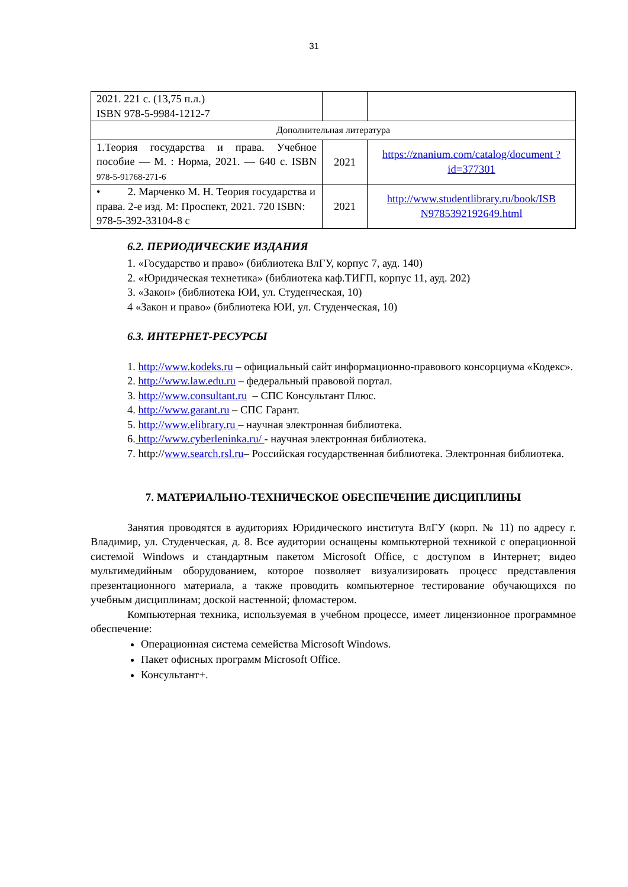31
| 2021. 221 с. (13,75 п.л.) ISBN 978-5-9984-1212-7 | | |
| Дополнительная литература | | |
| 1.Теория государства и права. Учебное пособие — М. : Норма, 2021. — 640 с. ISBN 978-5-91768-271-6 | 2021 | https://znanium.com/catalog/document ?id=377301 |
| • 2. Марченко М. Н. Теория государства и права. 2-е изд. М: Проспект, 2021. 720 ISBN: 978-5-392-33104-8 с | 2021 | http://www.studentlibrary.ru/book/ISB N9785392192649.html |
6.2. ПЕРИОДИЧЕСКИЕ ИЗДАНИЯ
1. «Государство и право» (библиотека ВлГУ, корпус 7, ауд. 140)
2. «Юридическая технетика» (библиотека каф.ТИГП, корпус 11, ауд. 202)
3. «Закон» (библиотека ЮИ, ул. Студенческая, 10)
4 «Закон и право» (библиотека ЮИ, ул. Студенческая, 10)
6.3. ИНТЕРНЕТ-РЕСУРСЫ
1. http://www.kodeks.ru – официальный сайт информационно-правового консорциума «Кодекс».
2. http://www.law.edu.ru – федеральный правовой портал.
3. http://www.consultant.ru – СПС Консультант Плюс.
4. http://www.garant.ru – СПС Гарант.
5. http://www.elibrary.ru – научная электронная библиотека.
6. http://www.cyberleninka.ru/ - научная электронная библиотека.
7. http://www.search.rsl.ru– Российская государственная библиотека. Электронная библиотека.
7. МАТЕРИАЛЬНО-ТЕХНИЧЕСКОЕ ОБЕСПЕЧЕНИЕ ДИСЦИПЛИНЫ
Занятия проводятся в аудиториях Юридического института ВлГУ (корп. № 11) по адресу г. Владимир, ул. Студенческая, д. 8. Все аудитории оснащены компьютерной техникой с операционной системой Windows и стандартным пакетом Microsoft Office, с доступом в Интернет; видео мультимедийным оборудованием, которое позволяет визуализировать процесс представления презентационного материала, а также проводить компьютерное тестирование обучающихся по учебным дисциплинам; доской настенной; фломастером.
Компьютерная техника, используемая в учебном процессе, имеет лицензионное программное обеспечение:
Операционная система семейства Microsoft Windows.
Пакет офисных программ Microsoft Office.
Консультант+.